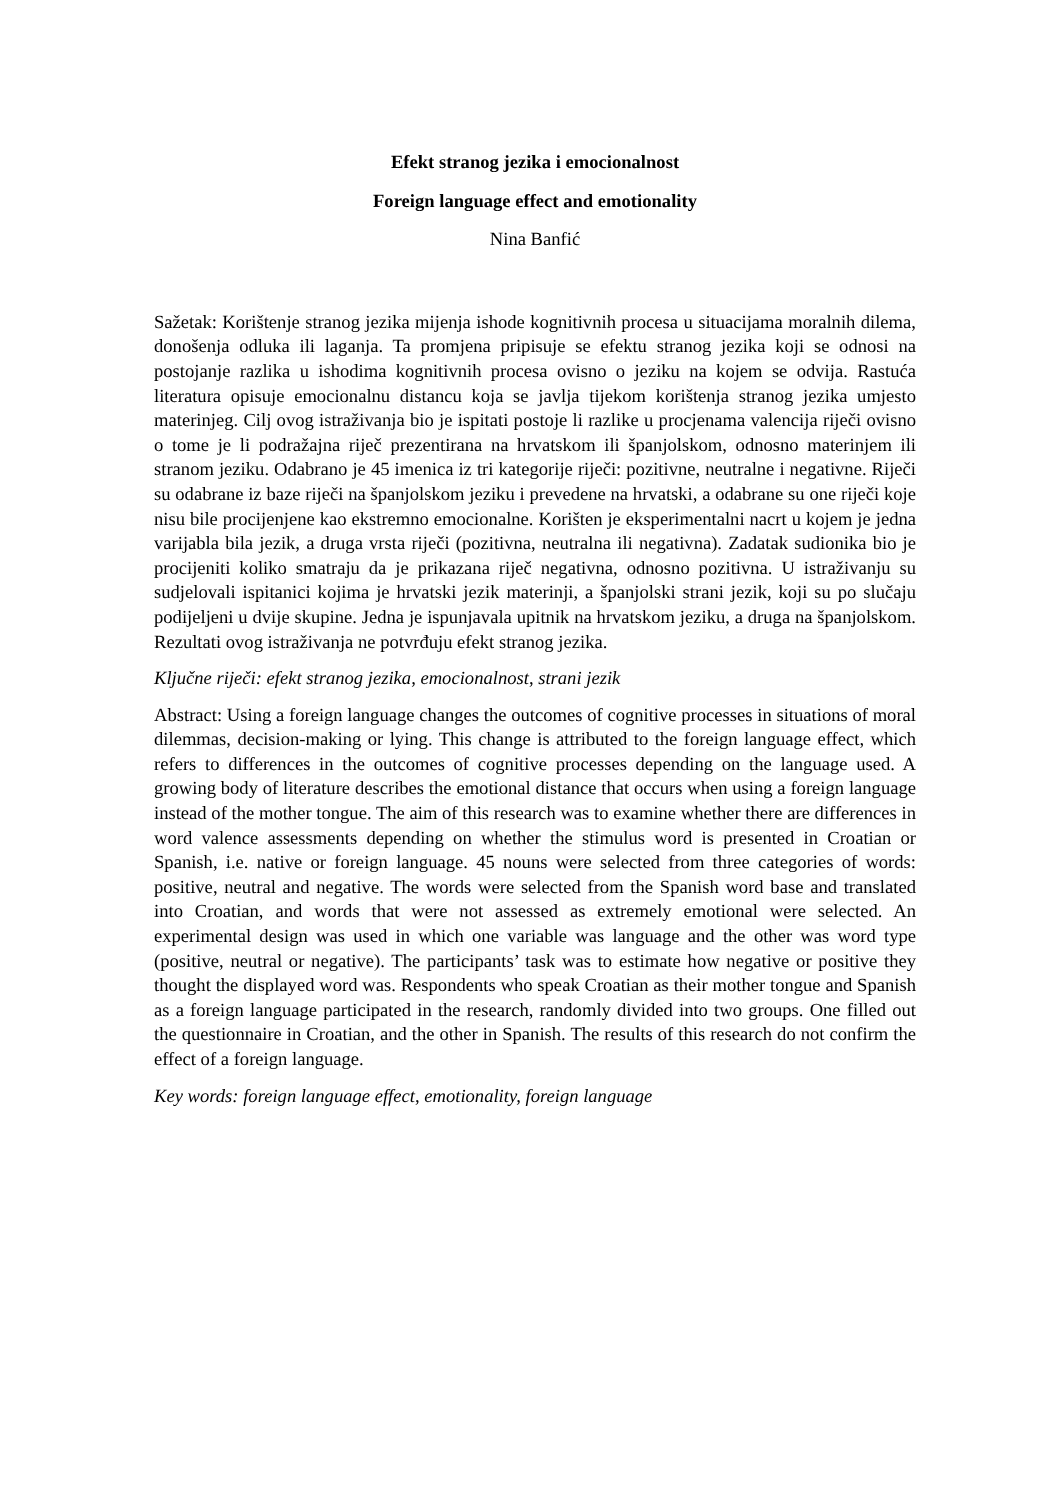Efekt stranog jezika i emocionalnost
Foreign language effect and emotionality
Nina Banfić
Sažetak: Korištenje stranog jezika mijenja ishode kognitivnih procesa u situacijama moralnih dilema, donošenja odluka ili laganja. Ta promjena pripisuje se efektu stranog jezika koji se odnosi na postojanje razlika u ishodima kognitivnih procesa ovisno o jeziku na kojem se odvija. Rastuća literatura opisuje emocionalnu distancu koja se javlja tijekom korištenja stranog jezika umjesto materinjeg. Cilj ovog istraživanja bio je ispitati postoje li razlike u procjenama valencija riječi ovisno o tome je li podražajna riječ prezentirana na hrvatskom ili španjolskom, odnosno materinjem ili stranom jeziku. Odabrano je 45 imenica iz tri kategorije riječi: pozitivne, neutralne i negativne. Riječi su odabrane iz baze riječi na španjolskom jeziku i prevedene na hrvatski, a odabrane su one riječi koje nisu bile procijenjene kao ekstremno emocionalne. Korišten je eksperimentalni nacrt u kojem je jedna varijabla bila jezik, a druga vrsta riječi (pozitivna, neutralna ili negativna). Zadatak sudionika bio je procijeniti koliko smatraju da je prikazana riječ negativna, odnosno pozitivna. U istraživanju su sudjelovali ispitanici kojima je hrvatski jezik materinji, a španjolski strani jezik, koji su po slučaju podijeljeni u dvije skupine. Jedna je ispunjavala upitnik na hrvatskom jeziku, a druga na španjolskom. Rezultati ovog istraživanja ne potvrđuju efekt stranog jezika.
Ključne riječi: efekt stranog jezika, emocionalnost, strani jezik
Abstract: Using a foreign language changes the outcomes of cognitive processes in situations of moral dilemmas, decision-making or lying. This change is attributed to the foreign language effect, which refers to differences in the outcomes of cognitive processes depending on the language used. A growing body of literature describes the emotional distance that occurs when using a foreign language instead of the mother tongue. The aim of this research was to examine whether there are differences in word valence assessments depending on whether the stimulus word is presented in Croatian or Spanish, i.e. native or foreign language. 45 nouns were selected from three categories of words: positive, neutral and negative. The words were selected from the Spanish word base and translated into Croatian, and words that were not assessed as extremely emotional were selected. An experimental design was used in which one variable was language and the other was word type (positive, neutral or negative). The participants’ task was to estimate how negative or positive they thought the displayed word was. Respondents who speak Croatian as their mother tongue and Spanish as a foreign language participated in the research, randomly divided into two groups. One filled out the questionnaire in Croatian, and the other in Spanish. The results of this research do not confirm the effect of a foreign language.
Key words: foreign language effect, emotionality, foreign language